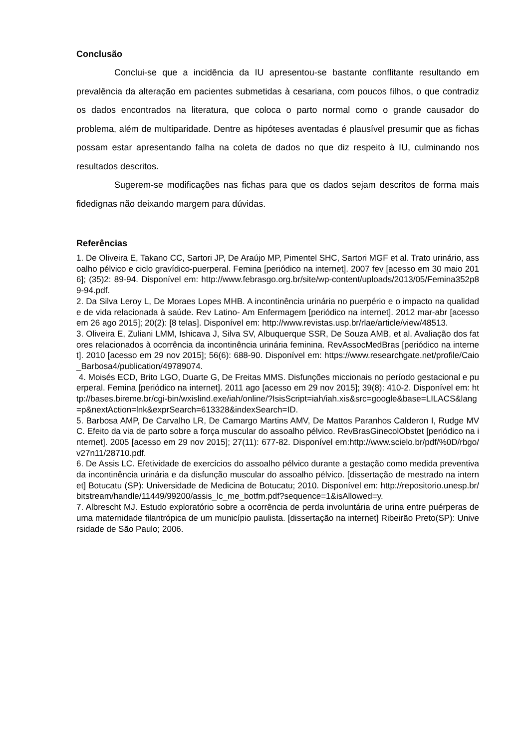Conclusão
Conclui-se que a incidência da IU apresentou-se bastante conflitante resultando em prevalência da alteração em pacientes submetidas à cesariana, com poucos filhos, o que contradiz os dados encontrados na literatura, que coloca o parto normal como o grande causador do problema, além de multiparidade. Dentre as hipóteses aventadas é plausível presumir que as fichas possam estar apresentando falha na coleta de dados no que diz respeito à IU, culminando nos resultados descritos.
Sugerem-se modificações nas fichas para que os dados sejam descritos de forma mais fidedignas não deixando margem para dúvidas.
Referências
1. De Oliveira E, Takano CC, Sartori JP, De Araújo MP, Pimentel SHC, Sartori MGF et al. Trato urinário, assoalho pélvico e ciclo gravídico-puerperal. Femina [periódico na internet]. 2007 fev [acesso em 30 maio 2016]; (35)2: 89-94. Disponível em: http://www.febrasgo.org.br/site/wp-content/uploads/2013/05/Femina352p89-94.pdf.
2. Da Silva Leroy L, De Moraes Lopes MHB. A incontinência urinária no puerpério e o impacto na qualidade de vida relacionada à saúde. Rev Latino- Am Enfermagem [periódico na internet]. 2012 mar-abr [acesso em 26 ago 2015]; 20(2): [8 telas]. Disponível em: http://www.revistas.usp.br/rlae/article/view/48513.
3. Oliveira E, Zuliani LMM, Ishicava J, Silva SV, Albuquerque SSR, De Souza AMB, et al. Avaliação dos fatores relacionados à ocorrência da incontinência urinária feminina. RevAssocMedBras [periódico na internet]. 2010 [acesso em 29 nov 2015]; 56(6): 688-90. Disponível em: https://www.researchgate.net/profile/Caio_Barbosa4/publication/49789074.
4. Moisés ECD, Brito LGO, Duarte G, De Freitas MMS. Disfunções miccionais no período gestacional e puerperal. Femina [periódico na internet]. 2011 ago [acesso em 29 nov 2015]; 39(8): 410-2. Disponível em: http://bases.bireme.br/cgi-bin/wxislind.exe/iah/online/?IsisScript=iah/iah.xis&src=google&base=LILACS&lang=p&nextAction=lnk&exprSearch=613328&indexSearch=ID.
5. Barbosa AMP, De Carvalho LR, De Camargo Martins AMV, De Mattos Paranhos Calderon I, Rudge MVC. Efeito da via de parto sobre a força muscular do assoalho pélvico. RevBrasGinecolObstet [periódico na internet]. 2005 [acesso em 29 nov 2015]; 27(11): 677-82. Disponível em:http://www.scielo.br/pdf/%0D/rbgo/v27n11/28710.pdf.
6. De Assis LC. Efetividade de exercícios do assoalho pélvico durante a gestação como medida preventiva da incontinência urinária e da disfunção muscular do assoalho pélvico. [dissertação de mestrado na internet] Botucatu (SP): Universidade de Medicina de Botucatu; 2010. Disponível em: http://repositorio.unesp.br/bitstream/handle/11449/99200/assis_lc_me_botfm.pdf?sequence=1&isAllowed=y.
7. Albrescht MJ. Estudo exploratório sobre a ocorrência de perda involuntária de urina entre puérperas de uma maternidade filantrópica de um município paulista. [dissertação na internet] Ribeirão Preto(SP): Universidade de São Paulo; 2006.